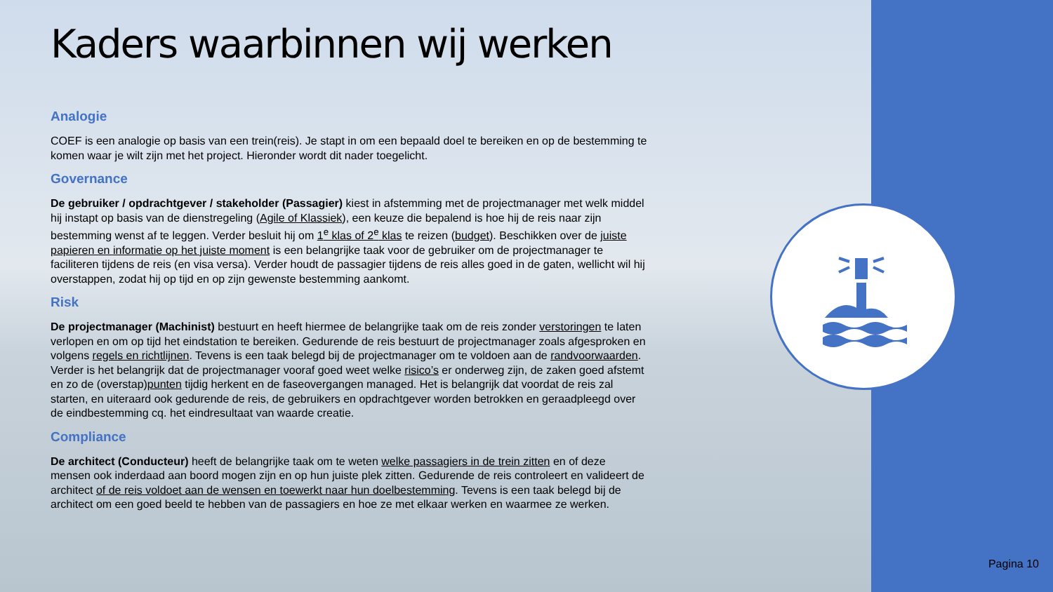Kaders waarbinnen wij werken
Analogie
COEF is een analogie op basis van een trein(reis). Je stapt in om een bepaald doel te bereiken en op de bestemming te komen waar je wilt zijn met het project. Hieronder wordt dit nader toegelicht.
Governance
De gebruiker / opdrachtgever / stakeholder (Passagier) kiest in afstemming met de projectmanager met welk middel hij instapt op basis van de dienstregeling (Agile of Klassiek), een keuze die bepalend is hoe hij de reis naar zijn bestemming wenst af te leggen. Verder besluit hij om 1<sup>e</sup> klas of 2<sup>e</sup> klas te reizen (budget). Beschikken over de juiste papieren en informatie op het juiste moment is een belangrijke taak voor de gebruiker om de projectmanager te faciliteren tijdens de reis (en visa versa). Verder houdt de passagier tijdens de reis alles goed in de gaten, wellicht wil hij overstappen, zodat hij op tijd en op zijn gewenste bestemming aankomt.
Risk
De projectmanager (Machinist) bestuurt en heeft hiermee de belangrijke taak om de reis zonder verstoringen te laten verlopen en om op tijd het eindstation te bereiken. Gedurende de reis bestuurt de projectmanager zoals afgesproken en volgens regels en richtlijnen. Tevens is een taak belegd bij de projectmanager om te voldoen aan de randvoorwaarden. Verder is het belangrijk dat de projectmanager vooraf goed weet welke risico’s er onderweg zijn, de zaken goed afstemt en zo de (overstap)punten tijdig herkent en de faseovergangen managed. Het is belangrijk dat voordat de reis zal starten, en uiteraard ook gedurende de reis, de gebruikers en opdrachtgever worden betrokken en geraadpleegd over de eindbestemming cq. het eindresultaat van waarde creatie.
Compliance
De architect (Conducteur) heeft de belangrijke taak om te weten welke passagiers in de trein zitten en of deze mensen ook inderdaad aan boord mogen zijn en op hun juiste plek zitten. Gedurende de reis controleert en valideert de architect of de reis voldoet aan de wensen en toewerkt naar hun doelbestemming. Tevens is een taak belegd bij de architect om een goed beeld te hebben van de passagiers en hoe ze met elkaar werken en waarmee ze werken.
Pagina 10